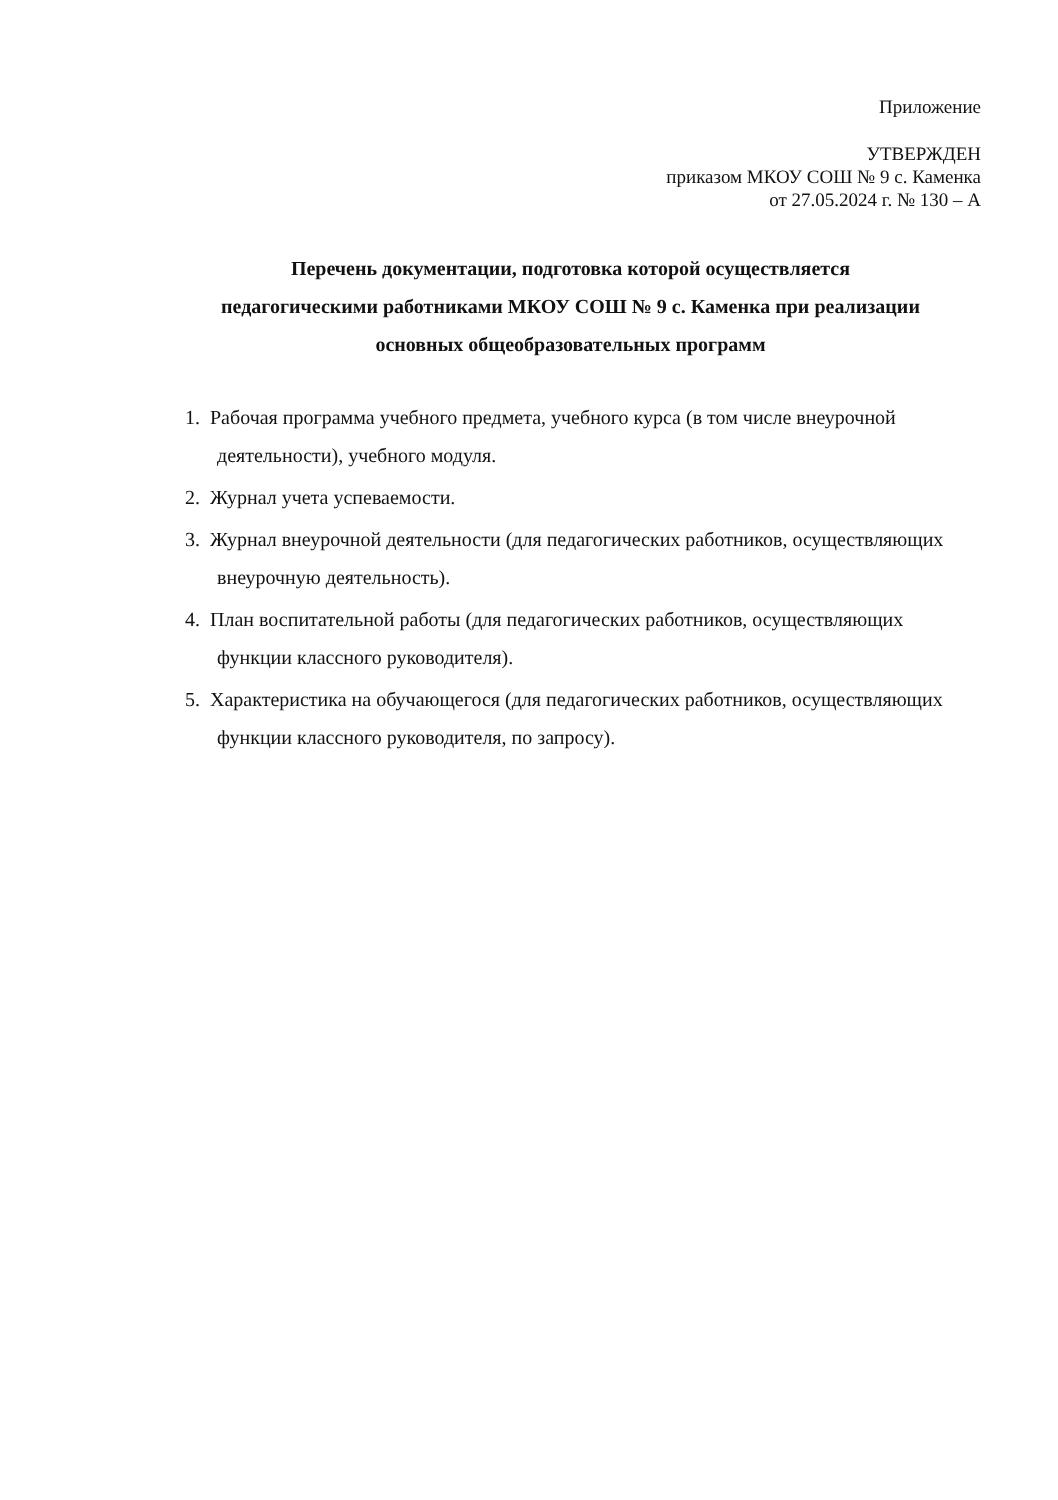Приложение
УТВЕРЖДЕН
приказом МКОУ СОШ № 9 с. Каменка
от 27.05.2024 г. № 130 – А
Перечень документации, подготовка которой осуществляется
педагогическими работниками МКОУ СОШ № 9 с. Каменка при реализации
основных общеобразовательных программ
1. Рабочая программа учебного предмета, учебного курса (в том числе внеурочной деятельности), учебного модуля.
2. Журнал учета успеваемости.
3. Журнал внеурочной деятельности (для педагогических работников, осуществляющих внеурочную деятельность).
4. План воспитательной работы (для педагогических работников, осуществляющих функции классного руководителя).
5. Характеристика на обучающегося (для педагогических работников, осуществляющих функции классного руководителя, по запросу).